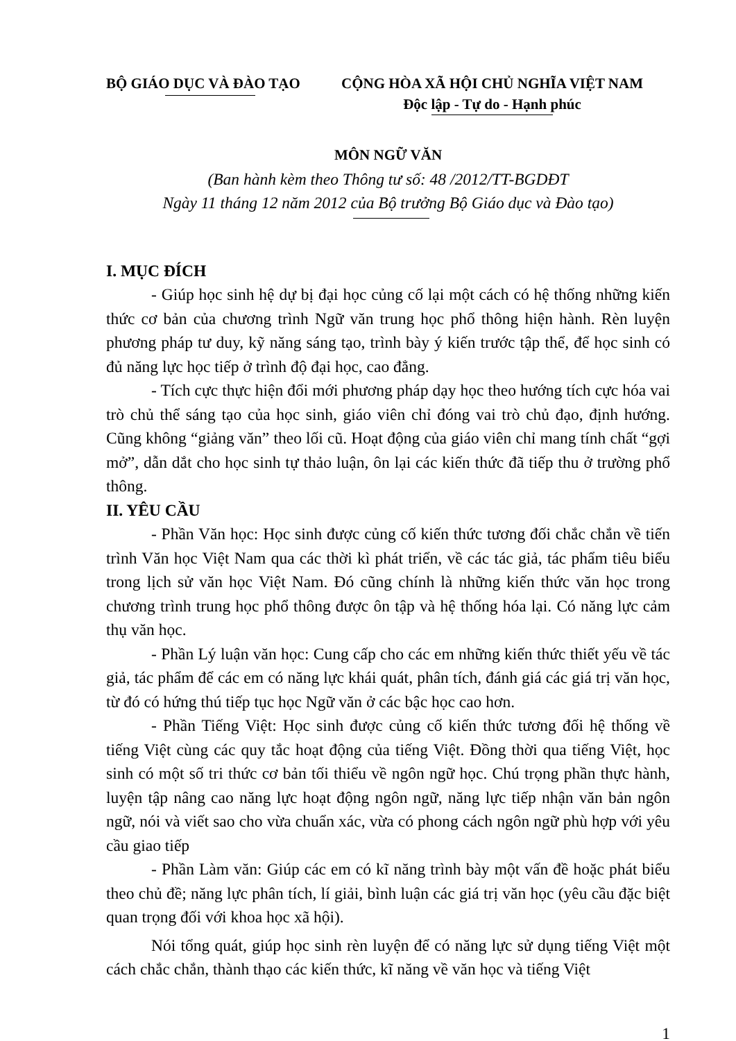BỘ GIÁO DỤC VÀ ĐÀO TẠO CỘNG HÒA XÃ HỘI CHỦ NGHĨA VIỆT NAM
Độc lập - Tự do - Hạnh phúc
MÔN NGỮ VĂN
(Ban hành kèm theo Thông tư số: 48 /2012/TT-BGDĐT
Ngày 11 tháng 12 năm 2012 của Bộ trưởng Bộ Giáo dục và Đào tạo)
I. MỤC ĐÍCH
- Giúp học sinh hệ dự bị đại học củng cố lại một cách có hệ thống những kiến thức cơ bản của chương trình Ngữ văn trung học phổ thông hiện hành. Rèn luyện phương pháp tư duy, kỹ năng sáng tạo, trình bày ý kiến trước tập thể, để học sinh có đủ năng lực học tiếp ở trình độ đại học, cao đẳng.
- Tích cực thực hiện đổi mới phương pháp dạy học theo hướng tích cực hóa vai trò chủ thể sáng tạo của học sinh, giáo viên chỉ đóng vai trò chủ đạo, định hướng. Cũng không “giảng văn” theo lối cũ. Hoạt động của giáo viên chỉ mang tính chất “gợi mở”, dẫn dắt cho học sinh tự thảo luận, ôn lại các kiến thức đã tiếp thu ở trường phổ thông.
II. YÊU CẦU
- Phần Văn học: Học sinh được củng cố kiến thức tương đối chắc chắn về tiến trình Văn học Việt Nam qua các thời kì phát triển, về các tác giả, tác phẩm tiêu biểu trong lịch sử văn học Việt Nam. Đó cũng chính là những kiến thức văn học trong chương trình trung học phổ thông được ôn tập và hệ thống hóa lại. Có năng lực cảm thụ văn học.
- Phần Lý luận văn học: Cung cấp cho các em những kiến thức thiết yếu về tác giả, tác phẩm để các em có năng lực khái quát, phân tích, đánh giá các giá trị văn học, từ đó có hứng thú tiếp tục học Ngữ văn ở các bậc học cao hơn.
- Phần Tiếng Việt: Học sinh được củng cố kiến thức tương đối hệ thống về tiếng Việt cùng các quy tắc hoạt động của tiếng Việt. Đồng thời qua tiếng Việt, học sinh có một số tri thức cơ bản tối thiểu về ngôn ngữ học. Chú trọng phần thực hành, luyện tập nâng cao năng lực hoạt động ngôn ngữ, năng lực tiếp nhận văn bản ngôn ngữ, nói và viết sao cho vừa chuẩn xác, vừa có phong cách ngôn ngữ phù hợp với yêu cầu giao tiếp
- Phần Làm văn: Giúp các em có kĩ năng trình bày một vấn đề hoặc phát biểu theo chủ đề; năng lực phân tích, lí giải, bình luận các giá trị văn học (yêu cầu đặc biệt quan trọng đối với khoa học xã hội).
Nói tổng quát, giúp học sinh rèn luyện để có năng lực sử dụng tiếng Việt một cách chắc chắn, thành thạo các kiến thức, kĩ năng về văn học và tiếng Việt
1